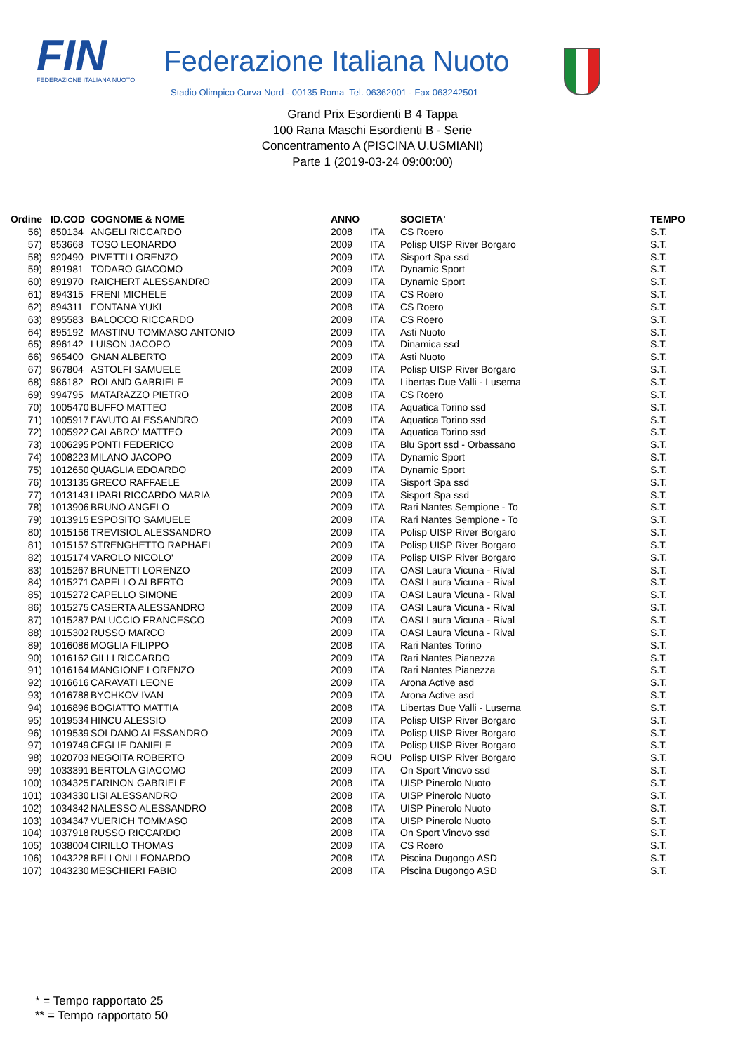FIN
FEDERAZIONE ITALIANA NUOTO
Federazione Italiana Nuoto
Stadio Olimpico Curva Nord - 00135 Roma Tel. 06362001 - Fax 063242501
Grand Prix Esordienti B 4 Tappa
100 Rana Maschi Esordienti B - Serie
Concentramento A (PISCINA U.USMIANI)
Parte 1 (2019-03-24 09:00:00)
| Ordine | ID.COD | COGNOME & NOME | ANNO | | SOCIETA' | TEMPO |
| --- | --- | --- | --- | --- | --- | --- |
| 56) | 850134 | ANGELI RICCARDO | 2008 | ITA | CS Roero | S.T. |
| 57) | 853668 | TOSO LEONARDO | 2009 | ITA | Polisp UISP River Borgaro | S.T. |
| 58) | 920490 | PIVETTI LORENZO | 2009 | ITA | Sisport Spa ssd | S.T. |
| 59) | 891981 | TODARO GIACOMO | 2009 | ITA | Dynamic Sport | S.T. |
| 60) | 891970 | RAICHERT ALESSANDRO | 2009 | ITA | Dynamic Sport | S.T. |
| 61) | 894315 | FRENI MICHELE | 2009 | ITA | CS Roero | S.T. |
| 62) | 894311 | FONTANA YUKI | 2008 | ITA | CS Roero | S.T. |
| 63) | 895583 | BALOCCO RICCARDO | 2009 | ITA | CS Roero | S.T. |
| 64) | 895192 | MASTINU TOMMASO ANTONIO | 2009 | ITA | Asti Nuoto | S.T. |
| 65) | 896142 | LUISON JACOPO | 2009 | ITA | Dinamica ssd | S.T. |
| 66) | 965400 | GNAN ALBERTO | 2009 | ITA | Asti Nuoto | S.T. |
| 67) | 967804 | ASTOLFI SAMUELE | 2009 | ITA | Polisp UISP River Borgaro | S.T. |
| 68) | 986182 | ROLAND GABRIELE | 2009 | ITA | Libertas Due Valli - Luserna | S.T. |
| 69) | 994795 | MATARAZZO PIETRO | 2008 | ITA | CS Roero | S.T. |
| 70) | 1005470 | BUFFO MATTEO | 2008 | ITA | Aquatica Torino ssd | S.T. |
| 71) | 1005917 | FAVUTO ALESSANDRO | 2009 | ITA | Aquatica Torino ssd | S.T. |
| 72) | 1005922 | CALABRO' MATTEO | 2009 | ITA | Aquatica Torino ssd | S.T. |
| 73) | 1006295 | PONTI FEDERICO | 2008 | ITA | Blu Sport ssd - Orbassano | S.T. |
| 74) | 1008223 | MILANO JACOPO | 2009 | ITA | Dynamic Sport | S.T. |
| 75) | 1012650 | QUAGLIA EDOARDO | 2009 | ITA | Dynamic Sport | S.T. |
| 76) | 1013135 | GRECO RAFFAELE | 2009 | ITA | Sisport Spa ssd | S.T. |
| 77) | 1013143 | LIPARI RICCARDO MARIA | 2009 | ITA | Sisport Spa ssd | S.T. |
| 78) | 1013906 | BRUNO ANGELO | 2009 | ITA | Rari Nantes Sempione - To | S.T. |
| 79) | 1013915 | ESPOSITO SAMUELE | 2009 | ITA | Rari Nantes Sempione - To | S.T. |
| 80) | 1015156 | TREVISIOL ALESSANDRO | 2009 | ITA | Polisp UISP River Borgaro | S.T. |
| 81) | 1015157 | STRENGHETTO RAPHAEL | 2009 | ITA | Polisp UISP River Borgaro | S.T. |
| 82) | 1015174 | VAROLO NICOLO' | 2009 | ITA | Polisp UISP River Borgaro | S.T. |
| 83) | 1015267 | BRUNETTI LORENZO | 2009 | ITA | OASI Laura Vicuna - Rival | S.T. |
| 84) | 1015271 | CAPELLO ALBERTO | 2009 | ITA | OASI Laura Vicuna - Rival | S.T. |
| 85) | 1015272 | CAPELLO SIMONE | 2009 | ITA | OASI Laura Vicuna - Rival | S.T. |
| 86) | 1015275 | CASERTA ALESSANDRO | 2009 | ITA | OASI Laura Vicuna - Rival | S.T. |
| 87) | 1015287 | PALUCCIO FRANCESCO | 2009 | ITA | OASI Laura Vicuna - Rival | S.T. |
| 88) | 1015302 | RUSSO MARCO | 2009 | ITA | OASI Laura Vicuna - Rival | S.T. |
| 89) | 1016086 | MOGLIA FILIPPO | 2008 | ITA | Rari Nantes Torino | S.T. |
| 90) | 1016162 | GILLI RICCARDO | 2009 | ITA | Rari Nantes Pianezza | S.T. |
| 91) | 1016164 | MANGIONE LORENZO | 2009 | ITA | Rari Nantes Pianezza | S.T. |
| 92) | 1016616 | CARAVATI LEONE | 2009 | ITA | Arona Active asd | S.T. |
| 93) | 1016788 | BYCHKOV IVAN | 2009 | ITA | Arona Active asd | S.T. |
| 94) | 1016896 | BOGIATTO MATTIA | 2008 | ITA | Libertas Due Valli - Luserna | S.T. |
| 95) | 1019534 | HINCU ALESSIO | 2009 | ITA | Polisp UISP River Borgaro | S.T. |
| 96) | 1019539 | SOLDANO ALESSANDRO | 2009 | ITA | Polisp UISP River Borgaro | S.T. |
| 97) | 1019749 | CEGLIE DANIELE | 2009 | ITA | Polisp UISP River Borgaro | S.T. |
| 98) | 1020703 | NEGOITA ROBERTO | 2009 | ROU | Polisp UISP River Borgaro | S.T. |
| 99) | 1033391 | BERTOLA GIACOMO | 2009 | ITA | On Sport Vinovo ssd | S.T. |
| 100) | 1034325 | FARINON GABRIELE | 2008 | ITA | UISP Pinerolo Nuoto | S.T. |
| 101) | 1034330 | LISI ALESSANDRO | 2008 | ITA | UISP Pinerolo Nuoto | S.T. |
| 102) | 1034342 | NALESSO ALESSANDRO | 2008 | ITA | UISP Pinerolo Nuoto | S.T. |
| 103) | 1034347 | VUERICH TOMMASO | 2008 | ITA | UISP Pinerolo Nuoto | S.T. |
| 104) | 1037918 | RUSSO RICCARDO | 2008 | ITA | On Sport Vinovo ssd | S.T. |
| 105) | 1038004 | CIRILLO THOMAS | 2009 | ITA | CS Roero | S.T. |
| 106) | 1043228 | BELLONI LEONARDO | 2008 | ITA | Piscina Dugongo ASD | S.T. |
| 107) | 1043230 | MESCHIERI FABIO | 2008 | ITA | Piscina Dugongo ASD | S.T. |
* = Tempo rapportato 25
** = Tempo rapportato 50